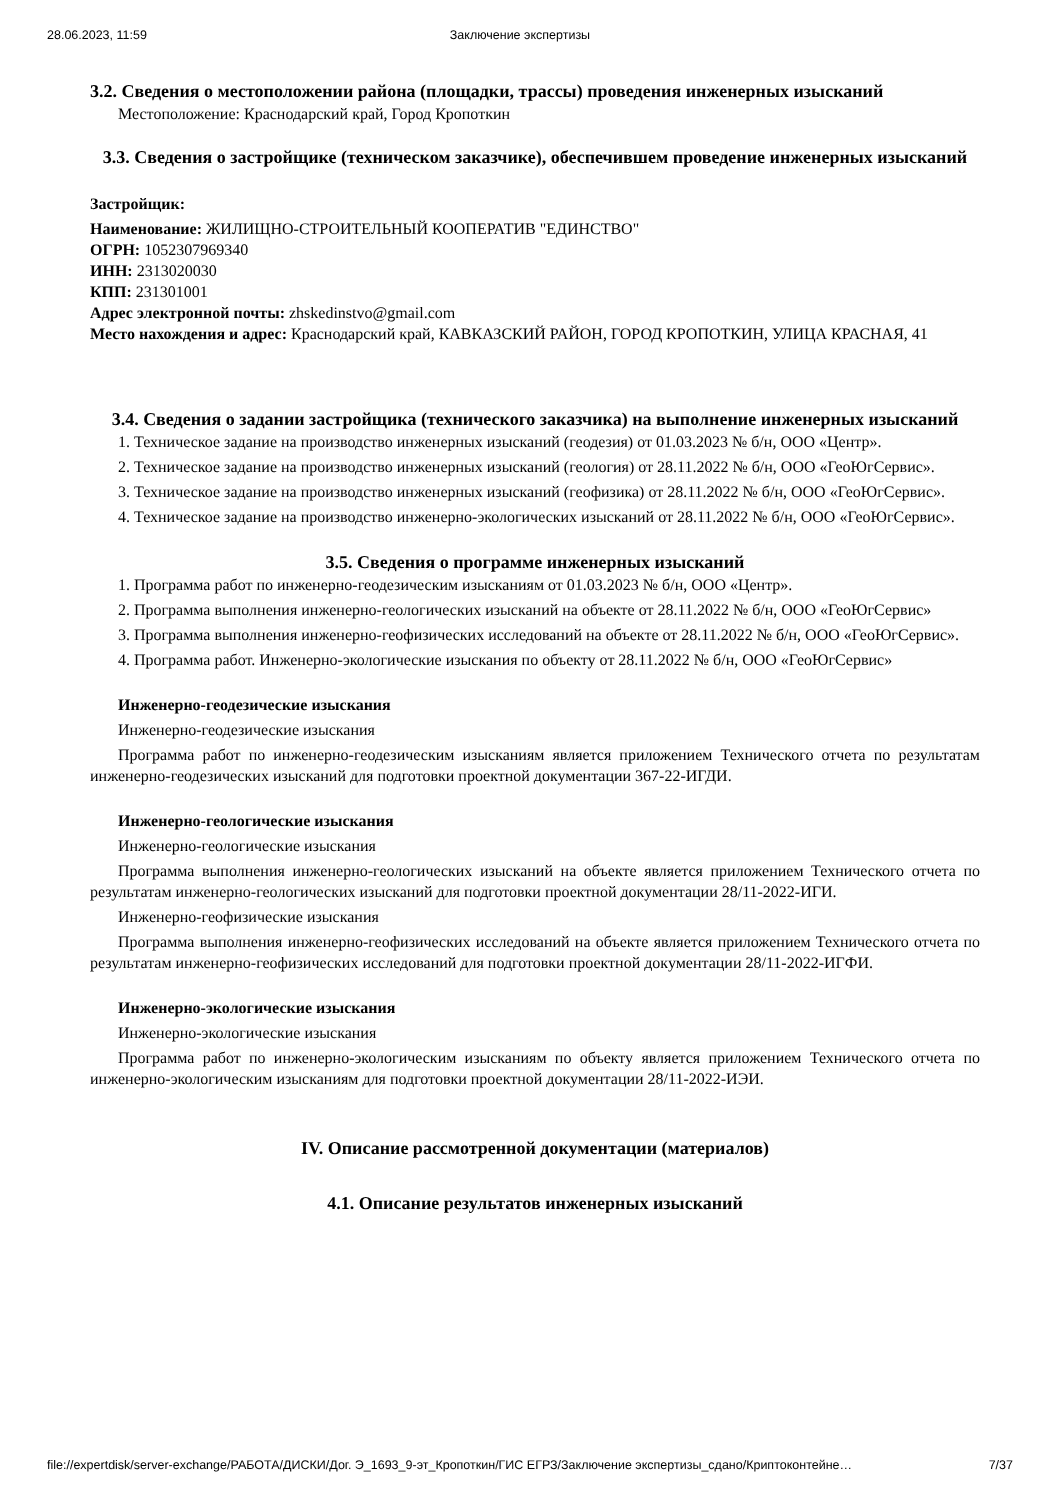28.06.2023, 11:59 Заключение экспертизы
3.2. Сведения о местоположении района (площадки, трассы) проведения инженерных изысканий
Местоположение: Краснодарский край, Город Кропоткин
3.3. Сведения о застройщике (техническом заказчике), обеспечившем проведение инженерных изысканий
Застройщик:
Наименование: ЖИЛИЩНО-СТРОИТЕЛЬНЫЙ КООПЕРАТИВ "ЕДИНСТВО"
ОГРН: 1052307969340
ИНН: 2313020030
КПП: 231301001
Адрес электронной почты: zhskedinstvo@gmail.com
Место нахождения и адрес: Краснодарский край, КАВКАЗСКИЙ РАЙОН, ГОРОД КРОПОТКИН, УЛИЦА КРАСНАЯ, 41
3.4. Сведения о задании застройщика (технического заказчика) на выполнение инженерных изысканий
1. Техническое задание на производство инженерных изысканий (геодезия) от 01.03.2023 № б/н, ООО «Центр».
2. Техническое задание на производство инженерных изысканий (геология) от 28.11.2022 № б/н, ООО «ГеоЮгСервис».
3. Техническое задание на производство инженерных изысканий (геофизика) от 28.11.2022 № б/н, ООО «ГеоЮгСервис».
4. Техническое задание на производство инженерно-экологических изысканий от 28.11.2022 № б/н, ООО «ГеоЮгСервис».
3.5. Сведения о программе инженерных изысканий
1. Программа работ по инженерно-геодезическим изысканиям от 01.03.2023 № б/н, ООО «Центр».
2. Программа выполнения инженерно-геологических изысканий на объекте от 28.11.2022 № б/н, ООО «ГеоЮгСервис»
3. Программа выполнения инженерно-геофизических исследований на объекте от 28.11.2022 № б/н, ООО «ГеоЮгСервис».
4. Программа работ. Инженерно-экологические изыскания по объекту от 28.11.2022 № б/н, ООО «ГеоЮгСервис»
Инженерно-геодезические изыскания
Инженерно-геодезические изыскания
Программа работ по инженерно-геодезическим изысканиям является приложением Технического отчета по результатам инженерно-геодезических изысканий для подготовки проектной документации 367-22-ИГДИ.
Инженерно-геологические изыскания
Инженерно-геологические изыскания
Программа выполнения инженерно-геологических изысканий на объекте является приложением Технического отчета по результатам инженерно-геологических изысканий для подготовки проектной документации 28/11-2022-ИГИ.
Инженерно-геофизические изыскания
Программа выполнения инженерно-геофизических исследований на объекте является приложением Технического отчета по результатам инженерно-геофизических исследований для подготовки проектной документации 28/11-2022-ИГФИ.
Инженерно-экологические изыскания
Инженерно-экологические изыскания
Программа работ по инженерно-экологическим изысканиям по объекту является приложением Технического отчета по инженерно-экологическим изысканиям для подготовки проектной документации 28/11-2022-ИЭИ.
IV. Описание рассмотренной документации (материалов)
4.1. Описание результатов инженерных изысканий
file://expertdisk/server-exchange/РАБОТА/ДИСКИ/Дог. Э_1693_9-эт_Кропоткин/ГИС ЕГРЗ/Заключение экспертизы_сдано/Криптоконтейне… 7/37